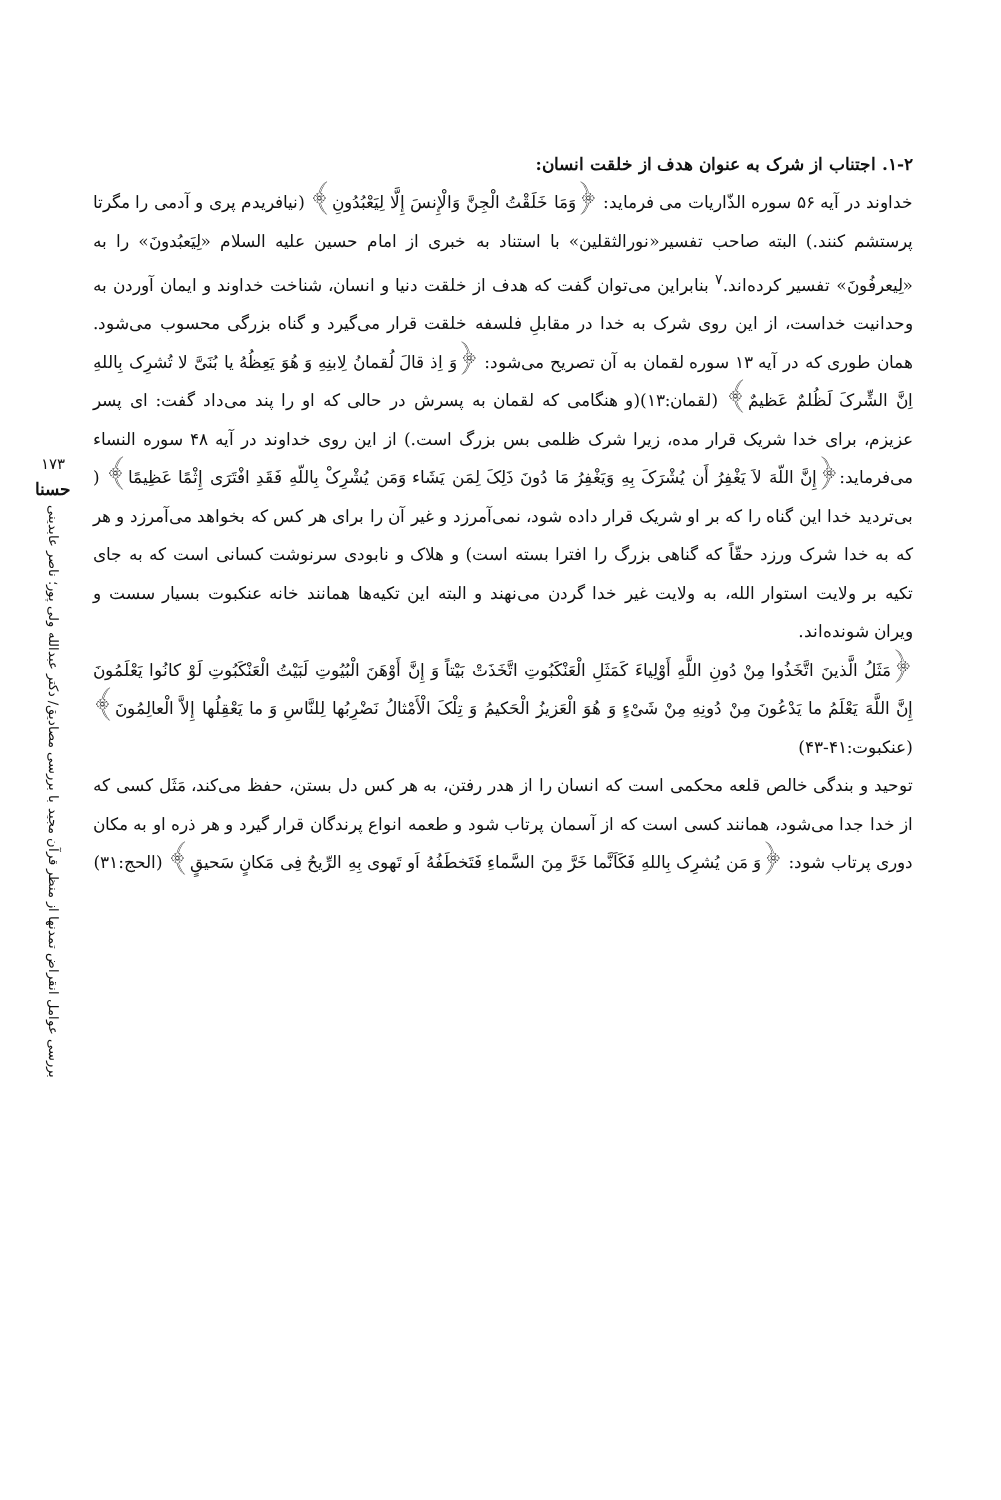۱-۲. اجتناب از شرک به عنوان هدف از خلقت انسان:
خداوند در آیه ۵۶ سوره الذّاریات می فرماید: ﴿وَمَا خَلَقْتُ الْجِنَّ وَالْإِنسَ إِلَّا لِيَعْبُدُونِ﴾ (نیافریدم پری و آدمی را مگرتا پرستشم کنند.) البته صاحب تفسیر«نورالثقلین» با استناد به خبری از امام حسین علیه السلام «لِیَعبُدونَ» را به «لِیعرفُونَ» تفسیر کرده‌اند.<sup>۷</sup> بنابراین می‌توان گفت که هدف از خلقت دنیا و انسان، شناخت خداوند و ایمان آوردن به وحدانیت خداست، از این روی شرک به خدا در مقابلِ فلسفه خلقت قرار می‌گیرد و گناه بزرگی محسوب می‌شود. همان طوری که در آیه ۱۳ سوره لقمان به آن تصریح می‌شود: ﴿وَ اِذ قالَ لُقمانُ لِابنِهِ وَ هُوَ یَعِظُهُ یا بُنَیَّ لا تُشرِک بِاللهِ اِنَّ الشِّرکَ لَظُلمٌ عَظیمٌ﴾ (لقمان:۱۳)(و هنگامی که لقمان به پسرش در حالی که او را پند می‌داد گفت: ای پسر عزیزم، برای خدا شریک قرار مده، زیرا شرک ظلمی بس بزرگ است.) از این روی خداوند در آیه ۴۸ سوره النساء می‌فرماید:﴿إِنَّ اللّهَ لاَ یَغْفِرُ أَن یُشْرَکَ بِهِ وَیَغْفِرُ مَا دُونَ ذَلِکَ لِمَن یَشَاء وَمَن یُشْرِکْ بِاللّهِ فَقَدِ افْتَرَى إِثْمًا عَظِیمًا﴾ ( بی‌تردید خدا این گناه را که بر او شریک قرار داده شود، نمی‌آمرزد و غیر آن را برای هر کس که بخواهد می‌آمرزد و هر که به خدا شرک ورزد حقّاً که گناهی بزرگ را افترا بسته است) و هلاک و نابودی سرنوشت کسانی است که به جای تکیه بر ولایت استوار الله، به ولایت غیر خدا گردن می‌نهند و البته این تکیه‌ها همانند خانه عنکبوت بسیار سست و ویران شونده‌اند.
﴿مَثَلُ الَّذینَ اتَّخَذُوا مِنْ دُونِ اللَّهِ أَوْلِیاءَ کَمَثَلِ الْعَنْکَبُوتِ اتَّخَذَتْ بَیْتاً وَ إِنَّ أَوْهَنَ الْبُیُوتِ لَبَیْتُ الْعَنْکَبُوتِ لَوْ کانُوا یَعْلَمُونَ إِنَّ اللَّهَ یَعْلَمُ ما یَدْعُونَ مِنْ دُونِهِ مِنْ شَیْ‏ءٍ وَ هُوَ الْعَزیزُ الْحَکیمُ وَ تِلْکَ الْأَمْثالُ نَضْرِبُها لِلنَّاسِ وَ ما یَعْقِلُها إِلاَّ الْعالِمُونَ﴾ (عنکبوت:۴۱-۴۳)
توحید و بندگی خالص قلعه محکمی است که انسان را از هدر رفتن، به هر کس دل بستن، حفظ می‌کند، مَثَل کسی که از خدا جدا می‌شود، همانند کسی است که از آسمان پرتاب شود و طعمه انواع پرندگان قرار گیرد و هر ذره او به مکان دوری پرتاب شود: ﴿وَ مَن یُشرِک بِاللهِ فَکَاَنَّما خَرَّ مِنَ السَّماءِ فَتَخطَفُهُ اَو تَهوی بِهِ الرِّیحُ فِی مَکانٍ سَحیقٍ﴾ (الحج:۳۱)
۱۷۳
حسنا
بررسی عوامل انقراض تمدنها از منظر قرآن مجید با بررسی مصادیق/ دکتر عبدالله ولی پور؛ ناصر عابدینی